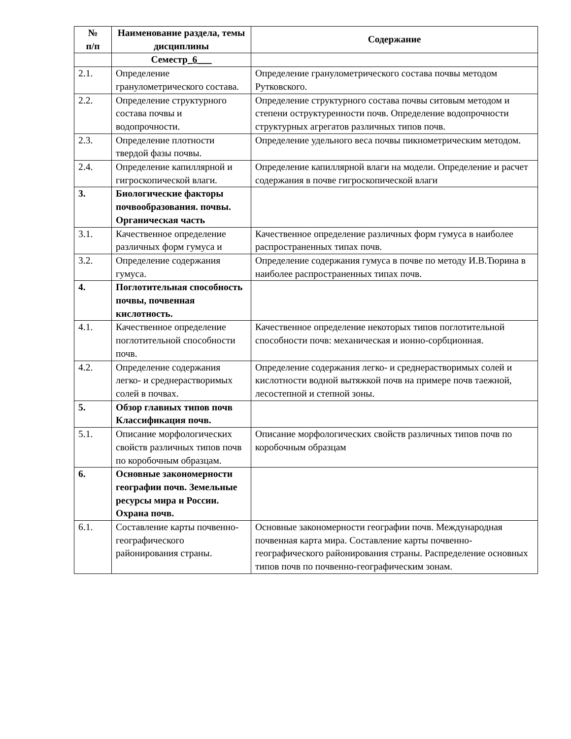| № п/п | Наименование раздела, темы дисциплины | Содержание |
| --- | --- | --- |
| | Семестр _6___ | |
| 2.1. | Определение гранулометрического состава. | Определение гранулометрического состава почвы методом Рутковского. |
| 2.2. | Определение структурного состава почвы и водопрочности. | Определение структурного состава почвы ситовым методом и степени оструктуренности почв. Определение водопрочности структурных агрегатов различных типов почв. |
| 2.3. | Определение плотности твердой фазы почвы. | Определение удельного веса почвы пикнометрическим методом. |
| 2.4. | Определение капиллярной и гигроскопической влаги. | Определение капиллярной влаги на модели. Определение и расчет содержания в почве гигроскопической влаги |
| 3. | Биологические факторы почвообразования. почвы. Органическая часть | |
| 3.1. | Качественное определение различных форм гумуса и | Качественное определение различных форм гумуса в наиболее распространенных типах почв. |
| 3.2. | Определение содержания гумуса. | Определение содержания гумуса в почве по методу И.В.Тюрина в наиболее распространенных типах почв. |
| 4. | Поглотительная способность почвы, почвенная кислотность. | |
| 4.1. | Качественное определение поглотительной способности почв. | Качественное определение некоторых типов поглотительной способности почв: механическая и ионно-сорбционная. |
| 4.2. | Определение содержания легко- и среднерастворимых солей в почвах. | Определение содержания легко- и среднерастворимых солей и кислотности водной вытяжкой почв на примере почв таежной, лесостепной и степной зоны. |
| 5. | Обзор главных типов почв Классификация почв. | |
| 5.1. | Описание морфологических свойств различных типов почв по коробочным образцам. | Описание морфологических свойств различных типов почв по коробочным образцам |
| 6. | Основные закономерности географии почв. Земельные ресурсы мира и России. Охрана почв. | |
| 6.1. | Составление карты почвенно-географического районирования страны. | Основные закономерности географии почв. Международная почвенная карта мира. Составление карты почвенно-географического районирования страны. Распределение основных типов почв по почвенно-географическим зонам. |